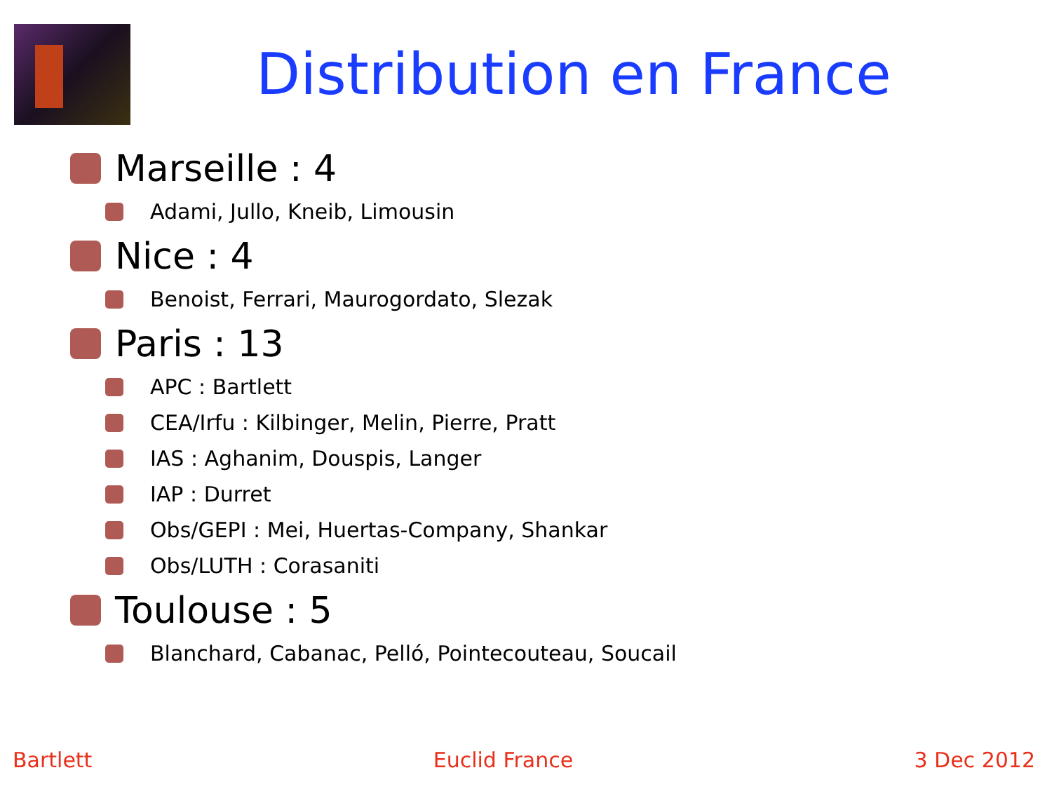Distribution en France
Marseille : 4
Adami, Jullo, Kneib, Limousin
Nice : 4
Benoist, Ferrari, Maurogordato, Slezak
Paris : 13
APC : Bartlett
CEA/Irfu : Kilbinger, Melin, Pierre, Pratt
IAS : Aghanim, Douspis, Langer
IAP : Durret
Obs/GEPI : Mei, Huertas-Company, Shankar
Obs/LUTH : Corasaniti
Toulouse : 5
Blanchard, Cabanac, Pelló, Pointecouteau, Soucail
Bartlett Euclid France 3 Dec 2012